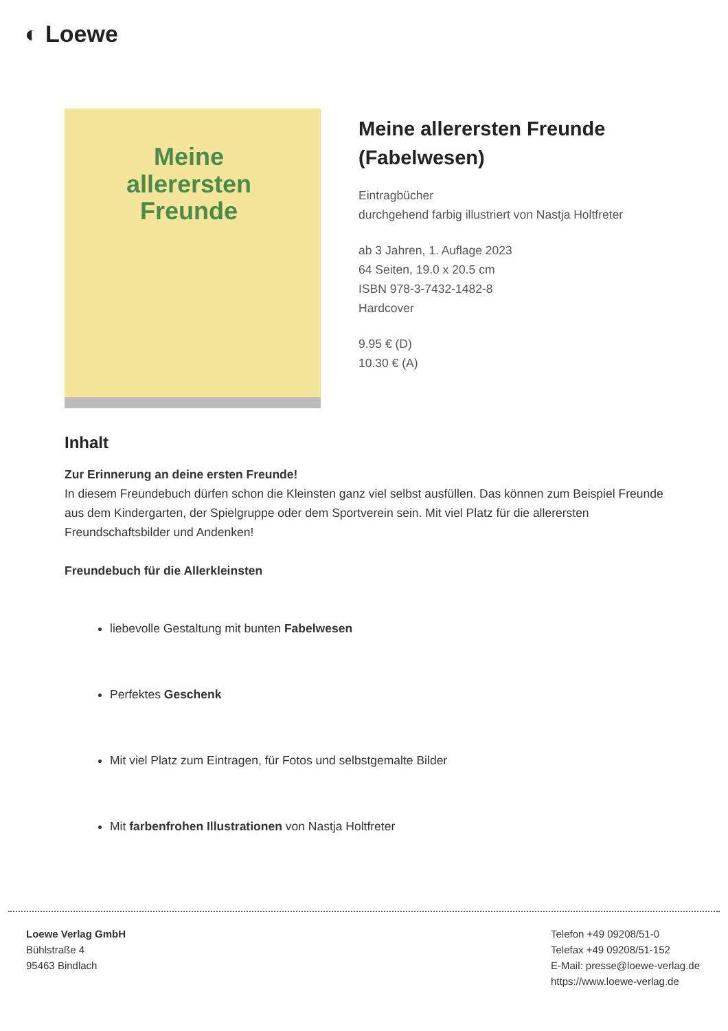◐ Loewe
Meine
allerersten
Freunde
Meine allerersten Freunde (Fabelwesen)
Eintragbücher
durchgehend farbig illustriert von Nastja Holtfreter
ab 3 Jahren, 1. Auflage 2023
64 Seiten, 19.0 x 20.5 cm
ISBN 978-3-7432-1482-8
Hardcover
9.95 € (D)
10.30 € (A)
Inhalt
Zur Erinnerung an deine ersten Freunde!
In diesem Freundebuch dürfen schon die Kleinsten ganz viel selbst ausfüllen. Das können zum Beispiel Freunde aus dem Kindergarten, der Spielgruppe oder dem Sportverein sein. Mit viel Platz für die allerersten Freundschaftsbilder und Andenken!
Freundebuch für die Allerkleinsten
liebevolle Gestaltung mit bunten Fabelwesen
Perfektes Geschenk
Mit viel Platz zum Eintragen, für Fotos und selbstgemalte Bilder
Mit farbenfrohen Illustrationen von Nastja Holtfreter
Loewe Verlag GmbH
Bühlstraße 4
95463 Bindlach
Telefon +49 09208/51-0
Telefax +49 09208/51-152
E-Mail: presse@loewe-verlag.de
https://www.loewe-verlag.de